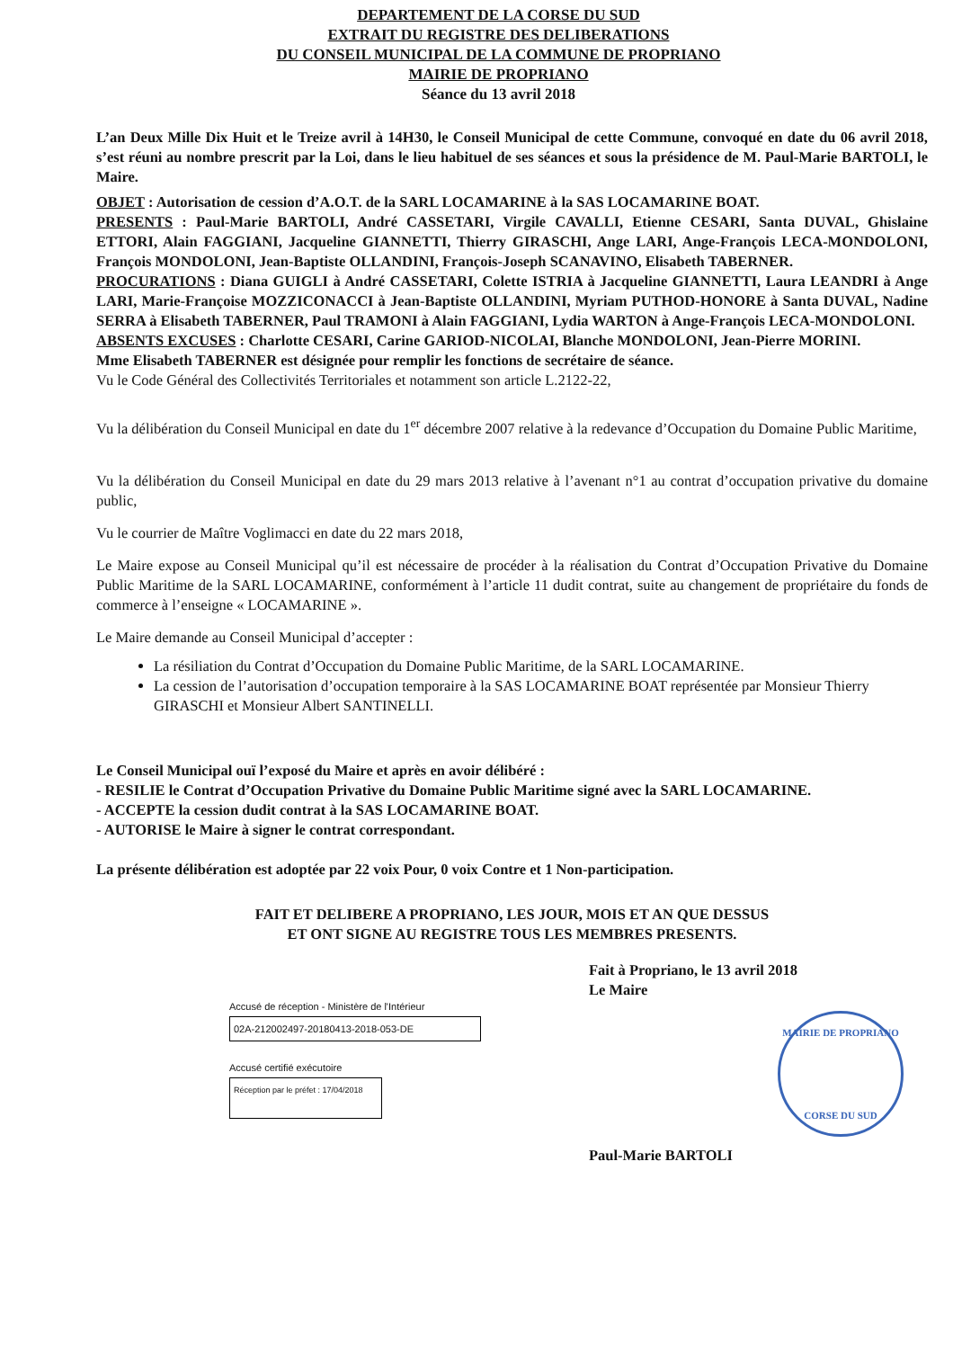DEPARTEMENT DE LA CORSE DU SUD
EXTRAIT DU REGISTRE DES DELIBERATIONS
DU CONSEIL MUNICIPAL DE LA COMMUNE DE PROPRIANO
MAIRIE DE PROPRIANO
Séance du 13 avril 2018
L’an Deux Mille Dix Huit et le Treize avril à 14H30, le Conseil Municipal de cette Commune, convoqué en date du 06 avril 2018, s’est réuni au nombre prescrit par la Loi, dans le lieu habituel de ses séances et sous la présidence de M. Paul-Marie BARTOLI, le Maire.
OBJET : Autorisation de cession d’A.O.T. de la SARL LOCAMARINE à la SAS LOCAMARINE BOAT.
PRESENTS : Paul-Marie BARTOLI, André CASSETARI, Virgile CAVALLI, Etienne CESARI, Santa DUVAL, Ghislaine ETTORI, Alain FAGGIANI, Jacqueline GIANNETTI, Thierry GIRASCHI, Ange LARI, Ange-François LECA-MONDOLONI, François MONDOLONI, Jean-Baptiste OLLANDINI, François-Joseph SCANAVINO, Elisabeth TABERNER.
PROCURATIONS : Diana GUIGLI à André CASSETARI, Colette ISTRIA à Jacqueline GIANNETTI, Laura LEANDRI à Ange LARI, Marie-Françoise MOZZICONACCI à Jean-Baptiste OLLANDINI, Myriam PUTHOD-HONORE à Santa DUVAL, Nadine SERRA à Elisabeth TABERNER, Paul TRAMONI à Alain FAGGIANI, Lydia WARTON à Ange-François LECA-MONDOLONI.
ABSENTS EXCUSES : Charlotte CESARI, Carine GARIOD-NICOLAI, Blanche MONDOLONI, Jean-Pierre MORINI.
Mme Elisabeth TABERNER est désignée pour remplir les fonctions de secrétaire de séance.
Vu le Code Général des Collectivités Territoriales et notamment son article L.2122-22,
Vu la délibération du Conseil Municipal en date du 1<sup>er</sup> décembre 2007 relative à la redevance d’Occupation du Domaine Public Maritime,
Vu la délibération du Conseil Municipal en date du 29 mars 2013 relative à l’avenant n°1 au contrat d’occupation privative du domaine public,
Vu le courrier de Maître Voglimacci en date du 22 mars 2018,
Le Maire expose au Conseil Municipal qu’il est nécessaire de procéder à la réalisation du Contrat d’Occupation Privative du Domaine Public Maritime de la SARL LOCAMARINE, conformément à l’article 11 dudit contrat, suite au changement de propriétaire du fonds de commerce à l’enseigne « LOCAMARINE ».
Le Maire demande au Conseil Municipal d’accepter :
La résiliation du Contrat d’Occupation du Domaine Public Maritime, de la SARL LOCAMARINE.
La cession de l’autorisation d’occupation temporaire à la SAS LOCAMARINE BOAT représentée par Monsieur Thierry GIRASCHI et Monsieur Albert SANTINELLI.
Le Conseil Municipal ouï l’exposé du Maire et après en avoir délibéré :
- RESILIE le Contrat d’Occupation Privative du Domaine Public Maritime signé avec la SARL LOCAMARINE.
- ACCEPTE la cession dudit contrat à la SAS LOCAMARINE BOAT.
- AUTORISE le Maire à signer le contrat correspondant.
La présente délibération est adoptée par 22 voix Pour, 0 voix Contre et 1 Non-participation.
FAIT ET DELIBERE A PROPRIANO, LES JOUR, MOIS ET AN QUE DESSUS
ET ONT SIGNE AU REGISTRE TOUS LES MEMBRES PRESENTS.
Accusé de réception - Ministère de l'Intérieur
02A-212002497-20180413-2018-053-DE
Accusé certifié exécutoire
Réception par le préfet : 17/04/2018
Fait à Propriano, le 13 avril 2018
Le Maire
MAIRIE DE PROPRIANO
CORSE DU SUD
Paul-Marie BARTOLI